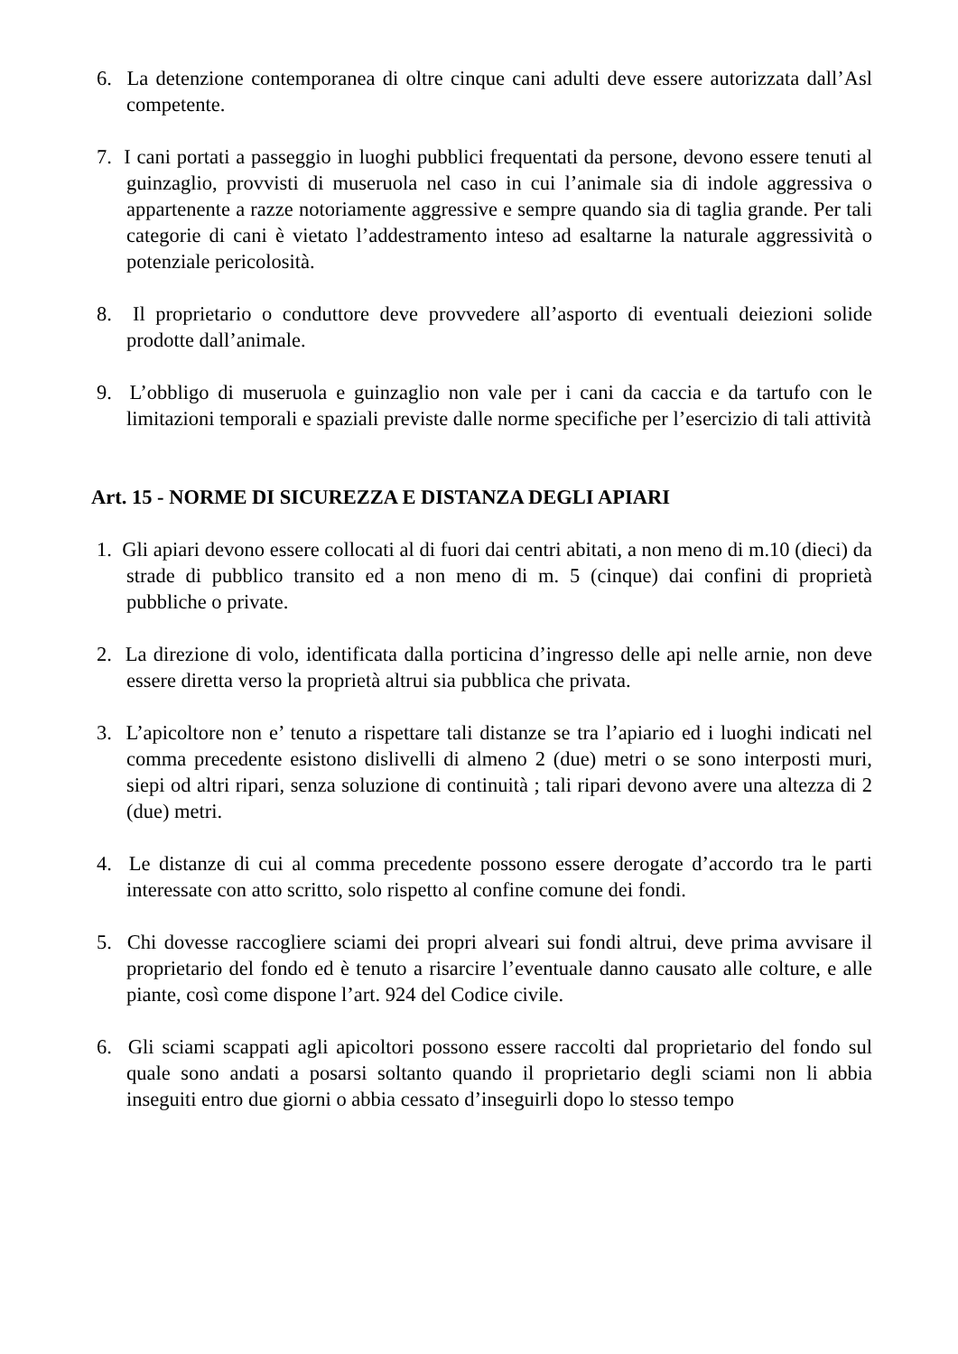6. La detenzione contemporanea di oltre cinque cani adulti deve essere autorizzata dall’Asl competente.
7. I cani portati a passeggio in luoghi pubblici frequentati da persone, devono essere tenuti al guinzaglio, provvisti di museruola nel caso in cui l’animale sia di indole aggressiva o appartenente a razze notoriamente aggressive e sempre quando sia di taglia grande. Per tali categorie di cani è vietato l’addestramento inteso ad esaltarne la naturale aggressività o potenziale pericolosità.
8. Il proprietario o conduttore deve provvedere all’asporto di eventuali deiezioni solide prodotte dall’animale.
9. L’obbligo di museruola e guinzaglio non vale per i cani da caccia e da tartufo con le limitazioni temporali e spaziali previste dalle norme specifiche per l’esercizio di tali attività
Art. 15 - NORME DI SICUREZZA E DISTANZA DEGLI APIARI
1. Gli apiari devono essere collocati al di fuori dai centri abitati, a non meno di m.10 (dieci) da strade di pubblico transito ed a non meno di m. 5 (cinque) dai confini di proprietà pubbliche o private.
2. La direzione di volo, identificata dalla porticina d’ingresso delle api nelle arnie, non deve essere diretta verso la proprietà altrui sia pubblica che privata.
3. L’apicoltore non e’ tenuto a rispettare tali distanze se tra l’apiario ed i luoghi indicati nel comma precedente esistono dislivelli di almeno 2 (due) metri o se sono interposti muri, siepi od altri ripari, senza soluzione di continuità ; tali ripari devono avere una altezza di 2 (due) metri.
4. Le distanze di cui al comma precedente possono essere derogate d’accordo tra le parti interessate con atto scritto, solo rispetto al confine comune dei fondi.
5. Chi dovesse raccogliere sciami dei propri alveari sui fondi altrui, deve prima avvisare il proprietario del fondo ed è tenuto a risarcire l’eventuale danno causato alle colture, e alle piante, così come dispone l’art. 924 del Codice civile.
6. Gli sciami scappati agli apicoltori possono essere raccolti dal proprietario del fondo sul quale sono andati a posarsi soltanto quando il proprietario degli sciami non li abbia inseguiti entro due giorni o abbia cessato d’inseguirli dopo lo stesso tempo